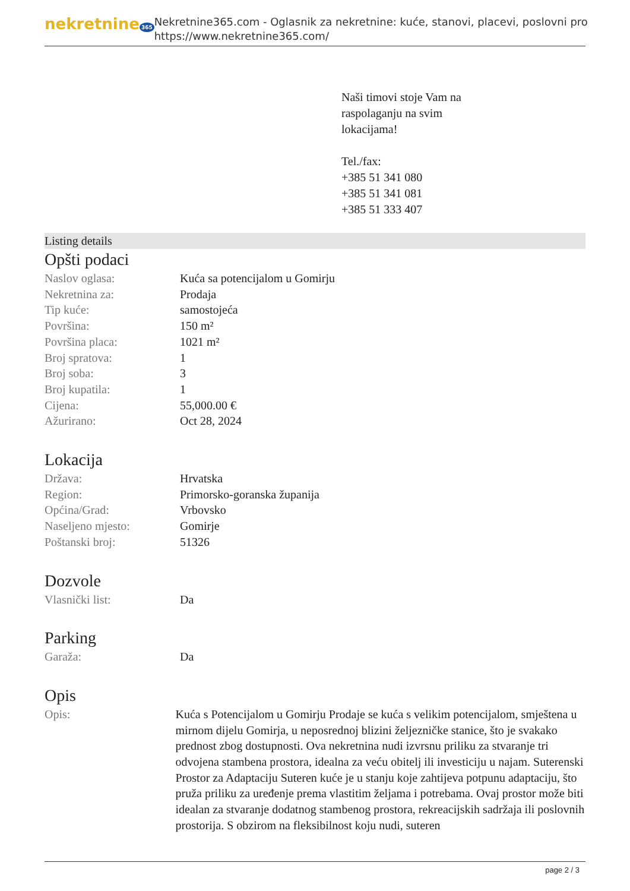nekretnine 365
Nekretnine365.com - Oglasnik za nekretnine: kuće, stanovi, placevi, poslovni pro
https://www.nekretnine365.com/
Naši timovi stoje Vam na
raspolaganju na svim
lokacijama!
Tel./fax:
+385 51 341 080
+385 51 341 081
+385 51 333 407
Listing details
Opšti podaci
| Naslov oglasa: | Kuća sa potencijalom u Gomirju |
| Nekretnina za: | Prodaja |
| Tip kuće: | samostojeća |
| Površina: | 150 m² |
| Površina placa: | 1021 m² |
| Broj spratova: | 1 |
| Broj soba: | 3 |
| Broj kupatila: | 1 |
| Cijena: | 55,000.00 € |
| Ažurirano: | Oct 28, 2024 |
Lokacija
| Država: | Hrvatska |
| Region: | Primorsko-goranska županija |
| Općina/Grad: | Vrbovsko |
| Naseljeno mjesto: | Gomirje |
| Poštanski broj: | 51326 |
Dozvole
| Vlasnički list: | Da |
Parking
| Garaža: | Da |
Opis
| Opis: | Kuća s Potencijalom u Gomirju Prodaje se kuća s velikim potencijalom, smještena u mirnom dijelu Gomirja, u neposrednoj blizini željezničke stanice, što je svakako prednost zbog dostupnosti. Ova nekretnina nudi izvrsnu priliku za stvaranje tri odvojena stambena prostora, idealna za veću obitelj ili investiciju u najam. Suterenski Prostor za Adaptaciju Suteren kuće je u stanju koje zahtijeva potpunu adaptaciju, što pruža priliku za uređenje prema vlastitim željama i potrebama. Ovaj prostor može biti idealan za stvaranje dodatnog stambenog prostora, rekreacijskih sadržaja ili poslovnih prostorija. S obzirom na fleksibilnost koju nudi, suteren |
page 2 / 3